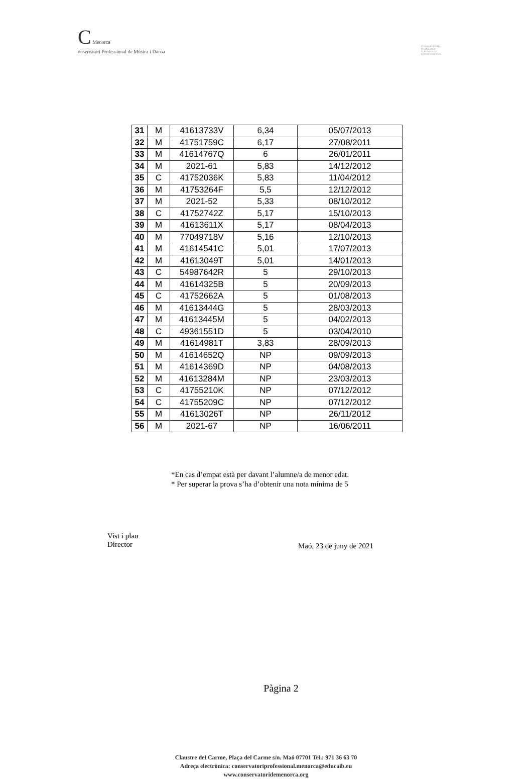C Menorca
onservatori Professional de Música i Dansa
G CONSELLERIA
O EDUCACIÓ
I I FORMACIÓ
B PROFESSIONAL
| 31 | M | 41613733V | 6,34 | 05/07/2013 |
| 32 | M | 41751759C | 6,17 | 27/08/2011 |
| 33 | M | 41614767Q | 6 | 26/01/2011 |
| 34 | M | 2021-61 | 5,83 | 14/12/2012 |
| 35 | C | 41752036K | 5,83 | 11/04/2012 |
| 36 | M | 41753264F | 5,5 | 12/12/2012 |
| 37 | M | 2021-52 | 5,33 | 08/10/2012 |
| 38 | C | 41752742Z | 5,17 | 15/10/2013 |
| 39 | M | 41613611X | 5,17 | 08/04/2013 |
| 40 | M | 77049718V | 5,16 | 12/10/2013 |
| 41 | M | 41614541C | 5,01 | 17/07/2013 |
| 42 | M | 41613049T | 5,01 | 14/01/2013 |
| 43 | C | 54987642R | 5 | 29/10/2013 |
| 44 | M | 41614325B | 5 | 20/09/2013 |
| 45 | C | 41752662A | 5 | 01/08/2013 |
| 46 | M | 41613444G | 5 | 28/03/2013 |
| 47 | M | 41613445M | 5 | 04/02/2013 |
| 48 | C | 49361551D | 5 | 03/04/2010 |
| 49 | M | 41614981T | 3,83 | 28/09/2013 |
| 50 | M | 41614652Q | NP | 09/09/2013 |
| 51 | M | 41614369D | NP | 04/08/2013 |
| 52 | M | 41613284M | NP | 23/03/2013 |
| 53 | C | 41755210K | NP | 07/12/2012 |
| 54 | C | 41755209C | NP | 07/12/2012 |
| 55 | M | 41613026T | NP | 26/11/2012 |
| 56 | M | 2021-67 | NP | 16/06/2011 |
*En cas d’empat està per davant l’alumne/a de menor edat.
* Per superar la prova s’ha d’obtenir una nota mínima de 5
Vist i plau
Director
Maó, 23 de juny de 2021
Pàgina 2
Claustre del Carme, Plaça del Carme s/n. Maó 07701 Tel.: 971 36 63 70
Adreça electrònica: conservatoriprofessional.menorca@educaib.eu
www.conservatoridemenorca.org